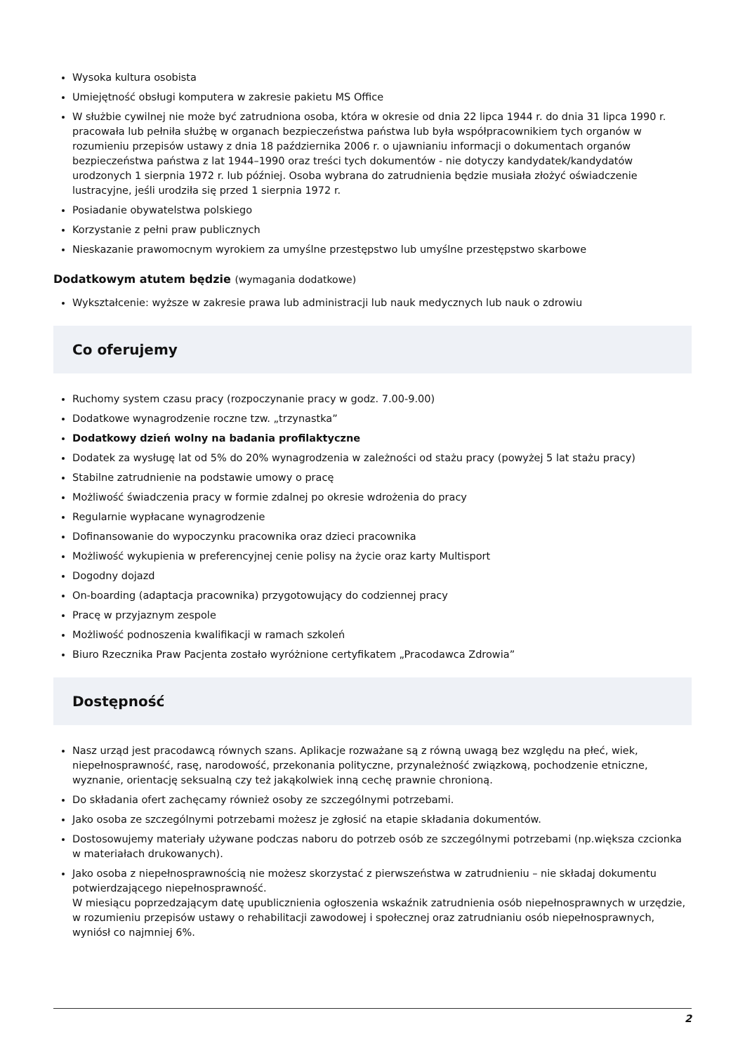Wysoka kultura osobista
Umiejętność obsługi komputera w zakresie pakietu MS Office
W służbie cywilnej nie może być zatrudniona osoba, która w okresie od dnia 22 lipca 1944 r. do dnia 31 lipca 1990 r. pracowała lub pełniła służbę w organach bezpieczeństwa państwa lub była współpracownikiem tych organów w rozumieniu przepisów ustawy z dnia 18 października 2006 r. o ujawnianiu informacji o dokumentach organów bezpieczeństwa państwa z lat 1944–1990 oraz treści tych dokumentów - nie dotyczy kandydatek/kandydatów urodzonych 1 sierpnia 1972 r. lub później. Osoba wybrana do zatrudnienia będzie musiała złożyć oświadczenie lustracyjne, jeśli urodziła się przed 1 sierpnia 1972 r.
Posiadanie obywatelstwa polskiego
Korzystanie z pełni praw publicznych
Nieskazanie prawomocnym wyrokiem za umyślne przestępstwo lub umyślne przestępstwo skarbowe
Dodatkowym atutem będzie (wymagania dodatkowe)
Wykształcenie: wyższe w zakresie prawa lub administracji lub nauk medycznych lub nauk o zdrowiu
Co oferujemy
Ruchomy system czasu pracy (rozpoczynanie pracy w godz. 7.00-9.00)
Dodatkowe wynagrodzenie roczne tzw. „trzynastka”
Dodatkowy dzień wolny na badania profilaktyczne
Dodatek za wysługę lat od 5% do 20% wynagrodzenia w zależności od stażu pracy (powyżej 5 lat stażu pracy)
Stabilne zatrudnienie na podstawie umowy o pracę
Możliwość świadczenia pracy w formie zdalnej po okresie wdrożenia do pracy
Regularnie wypłacane wynagrodzenie
Dofinansowanie do wypoczynku pracownika oraz dzieci pracownika
Możliwość wykupienia w preferencyjnej cenie polisy na życie oraz karty Multisport
Dogodny dojazd
On-boarding (adaptacja pracownika) przygotowujący do codziennej pracy
Pracę w przyjaznym zespole
Możliwość podnoszenia kwalifikacji w ramach szkoleń
Biuro Rzecznika Praw Pacjenta zostało wyróżnione certyfikatem „Pracodawca Zdrowia”
Dostępność
Nasz urząd jest pracodawcą równych szans. Aplikacje rozważane są z równą uwagą bez względu na płeć, wiek, niepełnosprawność, rasę, narodowość, przekonania polityczne, przynależność związkową, pochodzenie etniczne, wyznanie, orientację seksualną czy też jakąkolwiek inną cechę prawnie chronioną.
Do składania ofert zachęcamy również osoby ze szczególnymi potrzebami.
Jako osoba ze szczególnymi potrzebami możesz je zgłosić na etapie składania dokumentów.
Dostosowujemy materiały używane podczas naboru do potrzeb osób ze szczególnymi potrzebami (np.większa czcionka w materiałach drukowanych).
Jako osoba z niepełnosprawnością nie możesz skorzystać z pierwszeństwa w zatrudnieniu – nie składaj dokumentu potwierdzającego niepełnosprawność.
W miesiącu poprzedzającym datę upublicznienia ogłoszenia wskaźnik zatrudnienia osób niepełnosprawnych w urzędzie, w rozumieniu przepisów ustawy o rehabilitacji zawodowej i społecznej oraz zatrudnianiu osób niepełnosprawnych, wyniósł co najmniej 6%.
2